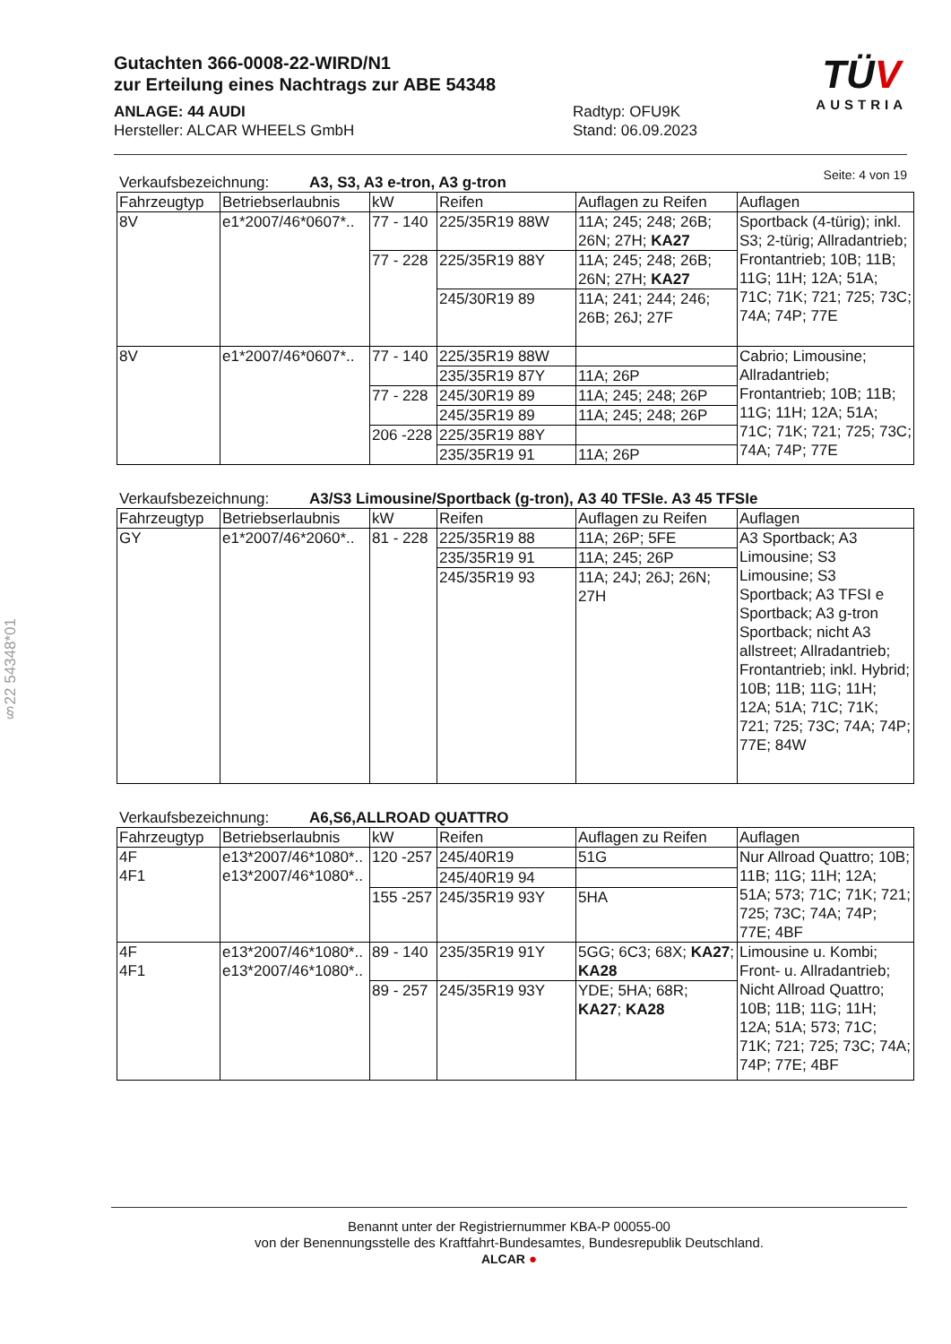Gutachten 366-0008-22-WIRD/N1
zur Erteilung eines Nachtrags zur ABE 54348
ANLAGE: 44 AUDI
Hersteller: ALCAR WHEELS GmbH
Radtyp: OFU9K
Stand: 06.09.2023
TÜV
AUSTRIA
Seite: 4 von 19
§22 54348*01
Verkaufsbezeichnung: A3, S3, A3 e-tron, A3 g-tron
| Fahrzeugtyp | Betriebserlaubnis | kW | Reifen | Auflagen zu Reifen | Auflagen |
| --- | --- | --- | --- | --- | --- |
| 8V | e1*2007/46*0607*.. | 77 - 140 | 225/35R19 88W | 11A; 245; 248; 26B; 26N; 27H; KA27 | Sportback (4-türig); inkl. S3; 2-türig; Allradantrieb; Frontantrieb; 10B; 11B; 11G; 11H; 12A; 51A; 71C; 71K; 721; 725; 73C; 74A; 74P; 77E |
| | | 77 - 228 | 225/35R19 88Y | 11A; 245; 248; 26B; 26N; 27H; KA27 | |
| | | | 245/30R19 89 | 11A; 241; 244; 246; 26B; 26J; 27F | |
| 8V | e1*2007/46*0607*.. | 77 - 140 | 225/35R19 88W | | Cabrio; Limousine; Allradantrieb; Frontantrieb; 10B; 11B; 11G; 11H; 12A; 51A; 71C; 71K; 721; 725; 73C; 74A; 74P; 77E |
| | | | 235/35R19 87Y | 11A; 26P | |
| | | 77 - 228 | 245/30R19 89 | 11A; 245; 248; 26P | |
| | | | 245/35R19 89 | 11A; 245; 248; 26P | |
| | | 206 -228 | 225/35R19 88Y | | |
| | | | 235/35R19 91 | 11A; 26P | |
Verkaufsbezeichnung: A3/S3 Limousine/Sportback (g-tron), A3 40 TFSIe. A3 45 TFSIe
| Fahrzeugtyp | Betriebserlaubnis | kW | Reifen | Auflagen zu Reifen | Auflagen |
| --- | --- | --- | --- | --- | --- |
| GY | e1*2007/46*2060*.. | 81 - 228 | 225/35R19 88 | 11A; 26P; 5FE | A3 Sportback; A3 Limousine; S3 Limousine; S3 Sportback; A3 TFSI e Sportback; A3 g-tron Sportback; nicht A3 allstreet; Allradantrieb; Frontantrieb; inkl. Hybrid; 10B; 11B; 11G; 11H; 12A; 51A; 71C; 71K; 721; 725; 73C; 74A; 74P; 77E; 84W |
| | | | 235/35R19 91 | 11A; 245; 26P | |
| | | | 245/35R19 93 | 11A; 24J; 26J; 26N; 27H | |
Verkaufsbezeichnung: A6,S6,ALLROAD QUATTRO
| Fahrzeugtyp | Betriebserlaubnis | kW | Reifen | Auflagen zu Reifen | Auflagen |
| --- | --- | --- | --- | --- | --- |
| 4F 4F1 | e13*2007/46*1080*.. e13*2007/46*1080*.. | 120 -257 | 245/40R19 | 51G | Nur Allroad Quattro; 10B; 11B; 11G; 11H; 12A; 51A; 573; 71C; 71K; 721; 725; 73C; 74A; 74P; 77E; 4BF |
| | | | 245/40R19 94 | | |
| | | 155 -257 | 245/35R19 93Y | 5HA | |
| 4F 4F1 | e13*2007/46*1080*.. e13*2007/46*1080*.. | 89 - 140 | 235/35R19 91Y | 5GG; 6C3; 68X; KA27 ; KA28 | Limousine u. Kombi; Front- u. Allradantrieb; Nicht Allroad Quattro; 10B; 11B; 11G; 11H; 12A; 51A; 573; 71C; 71K; 721; 725; 73C; 74A; 74P; 77E; 4BF |
| | | 89 - 257 | 245/35R19 93Y | YDE; 5HA; 68R; KA27 ; KA28 | |
Benannt unter der Registriernummer KBA-P 00055-00
von der Benennungsstelle des Kraftfahrt-Bundesamtes, Bundesrepublik Deutschland.
ALCAR ●